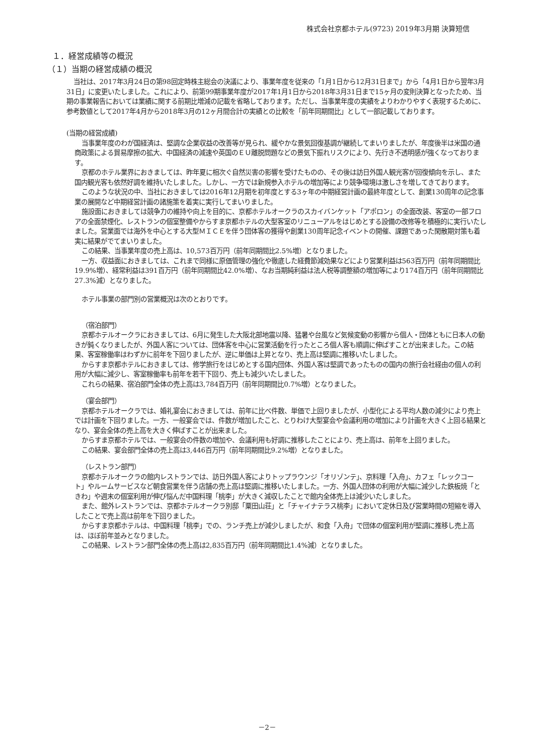株式会社京都ホテル(9723) 2019年3月期 決算短信
１．経営成績等の概況
（１）当期の経営成績の概況
当社は、2017年3月24日の第98回定時株主総会の決議により、事業年度を従来の「1月1日から12月31日まで」から「4月1日から翌年3月31日」に変更いたしました。これにより、前第99期事業年度が2017年1月1日から2018年3月31日まで15ヶ月の変則決算となったため、当期の事業報告においては業績に関する前期比増減の記載を省略しております。ただし、当事業年度の実績をよりわかりやすく表現するために、参考数値として2017年4月から2018年3月の12ヶ月間合計の実績との比較を「前年同期間比」として一部記載しております。
(当期の経営成績)
当事業年度のわが国経済は、堅調な企業収益の改善等が見られ、緩やかな景気回復基調が継続してまいりましたが、年度後半は米国の通商政策による貿易摩擦の拡大、中国経済の減速や英国のＥＵ離脱問題などの景気下振れリスクにより、先行き不透明感が強くなっております。
京都のホテル業界におきましては、昨年夏に相次ぐ自然災害の影響を受けたものの、その後は訪日外国人観光客が回復傾向を示し、また国内観光客も依然好調を維持いたしました。しかし、一方では新規参入ホテルの増加等により競争環境は激しさを増してきております。
このような状況の中、当社におきましては2016年12月期を初年度とする3ヶ年の中期経営計画の最終年度として、創業130周年の記念事業の展開など中期経営計画の諸施策を着実に実行してまいりました。
施設面におきましては競争力の維持や向上を目的に、京都ホテルオークラのスカイバンケット「アポロン」の全面改装、客室の一部フロアの全面禁煙化、レストランの個室整備やからすま京都ホテルの大型客室のリニューアルをはじめとする設備の改修等を積極的に実行いたしました。営業面では海外を中心とする大型ＭＩＣＥを伴う団体客の獲得や創業130周年記念イベントの開催、課題であった閑散期対策も着実に結果がでてまいりました。
この結果、当事業年度の売上高は、10,573百万円（前年同期間比2.5%増）となりました。
一方、収益面におきましては、これまで同様に原価管理の強化や徹底した経費節減効果などにより営業利益は563百万円（前年同期間比19.9%増）、経常利益は391百万円（前年同期間比42.0%増）、なお当期純利益は法人税等調整額の増加等により174百万円（前年同期間比27.3%減）となりました。
ホテル事業の部門別の営業概況は次のとおりです。
（宿泊部門）
京都ホテルオークラにおきましては、6月に発生した大阪北部地震以降、猛暑や台風など気候変動の影響から個人・団体ともに日本人の動きが鈍くなりましたが、外国人客については、団体客を中心に営業活動を行ったところ個人客も順調に伸ばすことが出来ました。この結果、客室稼働率はわずかに前年を下回りましたが、逆に単価は上昇となり、売上高は堅調に推移いたしました。
からすま京都ホテルにおきましては、修学旅行をはじめとする国内団体、外国人客は堅調であったものの国内の旅行会社経由の個人の利用が大幅に減少し、客室稼働率も前年を若干下回り、売上も減少いたしました。
これらの結果、宿泊部門全体の売上高は3,784百万円（前年同期間比0.7%増）となりました。
（宴会部門）
京都ホテルオークラでは、婚礼宴会におきましては、前年に比べ件数、単価で上回りましたが、小型化による平均人数の減少により売上では計画を下回りました。一方、一般宴会では、件数が増加したこと、とりわけ大型宴会や会議利用の増加により計画を大きく上回る結果となり、宴会全体の売上高を大きく伸ばすことが出来ました。
からすま京都ホテルでは、一般宴会の件数の増加や、会議利用も好調に推移したことにより、売上高は、前年を上回りました。
この結果、宴会部門全体の売上高は3,446百万円（前年同期間比9.2%増）となりました。
（レストラン部門）
京都ホテルオークラの館内レストランでは、訪日外国人客によりトップラウンジ「オリゾンテ」、京料理「入舟」、カフェ「レックコート」やルームサービスなど朝食営業を伴う店舗の売上高は堅調に推移いたしました。一方、外国人団体の利用が大幅に減少した鉄板焼「ときわ」や週末の個室利用が伸び悩んだ中国料理「桃李」が大きく減収したことで館内全体売上は減少いたしました。
また、館外レストランでは、京都ホテルオークラ別邸「粟田山荘」と「チャイナテラス桃李」において定休日及び営業時間の短縮を導入したことで売上高は前年を下回りました。
からすま京都ホテルは、中国料理「桃李」での、ランチ売上が減少しましたが、和食「入舟」で団体の個室利用が堅調に推移し売上高は、ほぼ前年並みとなりました。
この結果、レストラン部門全体の売上高は2,835百万円（前年同期間比1.4%減）となりました。
－2－